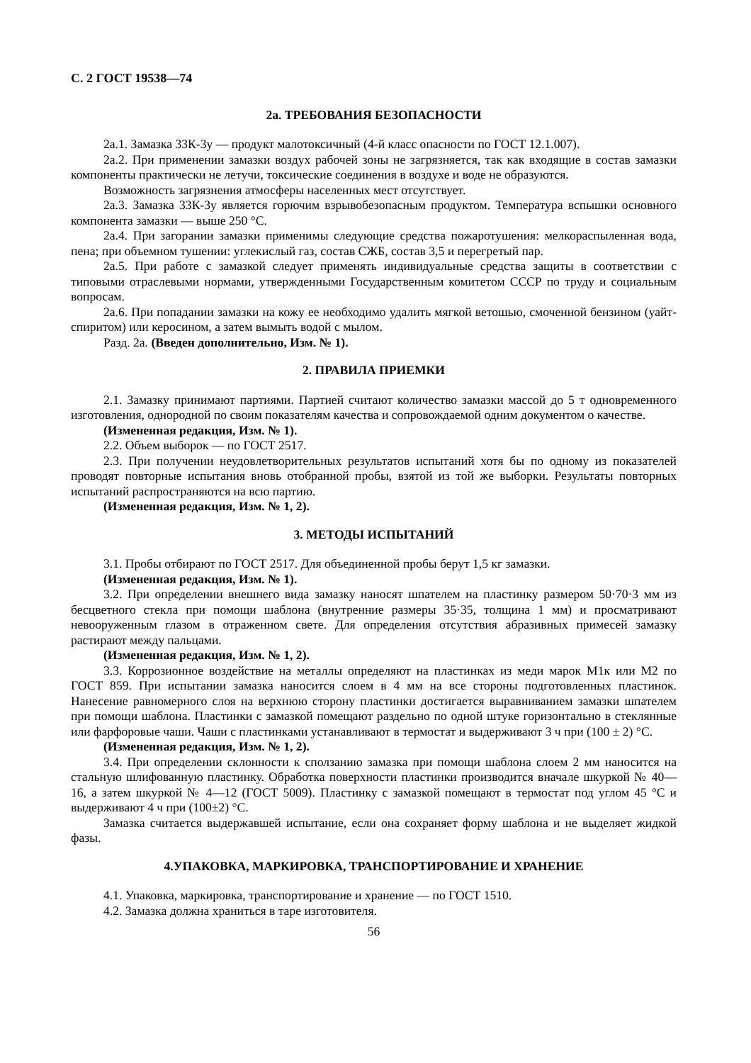С. 2 ГОСТ 19538—74
2а. ТРЕБОВАНИЯ БЕЗОПАСНОСТИ
2а.1. Замазка 33К-3у — продукт малотоксичный (4-й класс опасности по ГОСТ 12.1.007).
2а.2. При применении замазки воздух рабочей зоны не загрязняется, так как входящие в состав замазки компоненты практически не летучи, токсические соединения в воздухе и воде не образуются.
Возможность загрязнения атмосферы населенных мест отсутствует.
2а.3. Замазка 33К-3у является горючим взрывобезопасным продуктом. Температура вспышки основного компонента замазки — выше 250 °С.
2а.4. При загорании замазки применимы следующие средства пожаротушения: мелкораспыленная вода, пена; при объемном тушении: углекислый газ, состав СЖБ, состав 3,5 и перегретый пар.
2а.5. При работе с замазкой следует применять индивидуальные средства защиты в соответствии с типовыми отраслевыми нормами, утвержденными Государственным комитетом СССР по труду и социальным вопросам.
2а.6. При попадании замазки на кожу ее необходимо удалить мягкой ветошью, смоченной бензином (уайт-спиритом) или керосином, а затем вымыть водой с мылом.
Разд. 2а. (Введен дополнительно, Изм. № 1).
2. ПРАВИЛА ПРИЕМКИ
2.1. Замазку принимают партиями. Партией считают количество замазки массой до 5 т одновременного изготовления, однородной по своим показателям качества и сопровождаемой одним документом о качестве.
(Измененная редакция, Изм. № 1).
2.2. Объем выборок — по ГОСТ 2517.
2.3. При получении неудовлетворительных результатов испытаний хотя бы по одному из показателей проводят повторные испытания вновь отобранной пробы, взятой из той же выборки. Результаты повторных испытаний распространяются на всю партию.
(Измененная редакция, Изм. № 1, 2).
3. МЕТОДЫ ИСПЫТАНИЙ
3.1. Пробы отбирают по ГОСТ 2517. Для объединенной пробы берут 1,5 кг замазки.
(Измененная редакция, Изм. № 1).
3.2. При определении внешнего вида замазку наносят шпателем на пластинку размером 50·70·3 мм из бесцветного стекла при помощи шаблона (внутренние размеры 35·35, толщина 1 мм) и просматривают невооруженным глазом в отраженном свете. Для определения отсутствия абразивных примесей замазку растирают между пальцами.
(Измененная редакция, Изм. № 1, 2).
3.3. Коррозионное воздействие на металлы определяют на пластинках из меди марок М1к или М2 по ГОСТ 859. При испытании замазка наносится слоем в 4 мм на все стороны подготовленных пластинок. Нанесение равномерного слоя на верхнюю сторону пластинки достигается выравниванием замазки шпателем при помощи шаблона. Пластинки с замазкой помещают раздельно по одной штуке горизонтально в стеклянные или фарфоровые чаши. Чаши с пластинками устанавливают в термостат и выдерживают 3 ч при (100 ± 2) °С.
(Измененная редакция, Изм. № 1, 2).
3.4. При определении склонности к сползанию замазка при помощи шаблона слоем 2 мм наносится на стальную шлифованную пластинку. Обработка поверхности пластинки производится вначале шкуркой № 40—16, а затем шкуркой № 4—12 (ГОСТ 5009). Пластинку с замазкой помещают в термостат под углом 45 °С и выдерживают 4 ч при (100±2) °С.
Замазка считается выдержавшей испытание, если она сохраняет форму шаблона и не выделяет жидкой фазы.
4.УПАКОВКА, МАРКИРОВКА, ТРАНСПОРТИРОВАНИЕ И ХРАНЕНИЕ
4.1. Упаковка, маркировка, транспортирование и хранение — по ГОСТ 1510.
4.2. Замазка должна храниться в таре изготовителя.
56